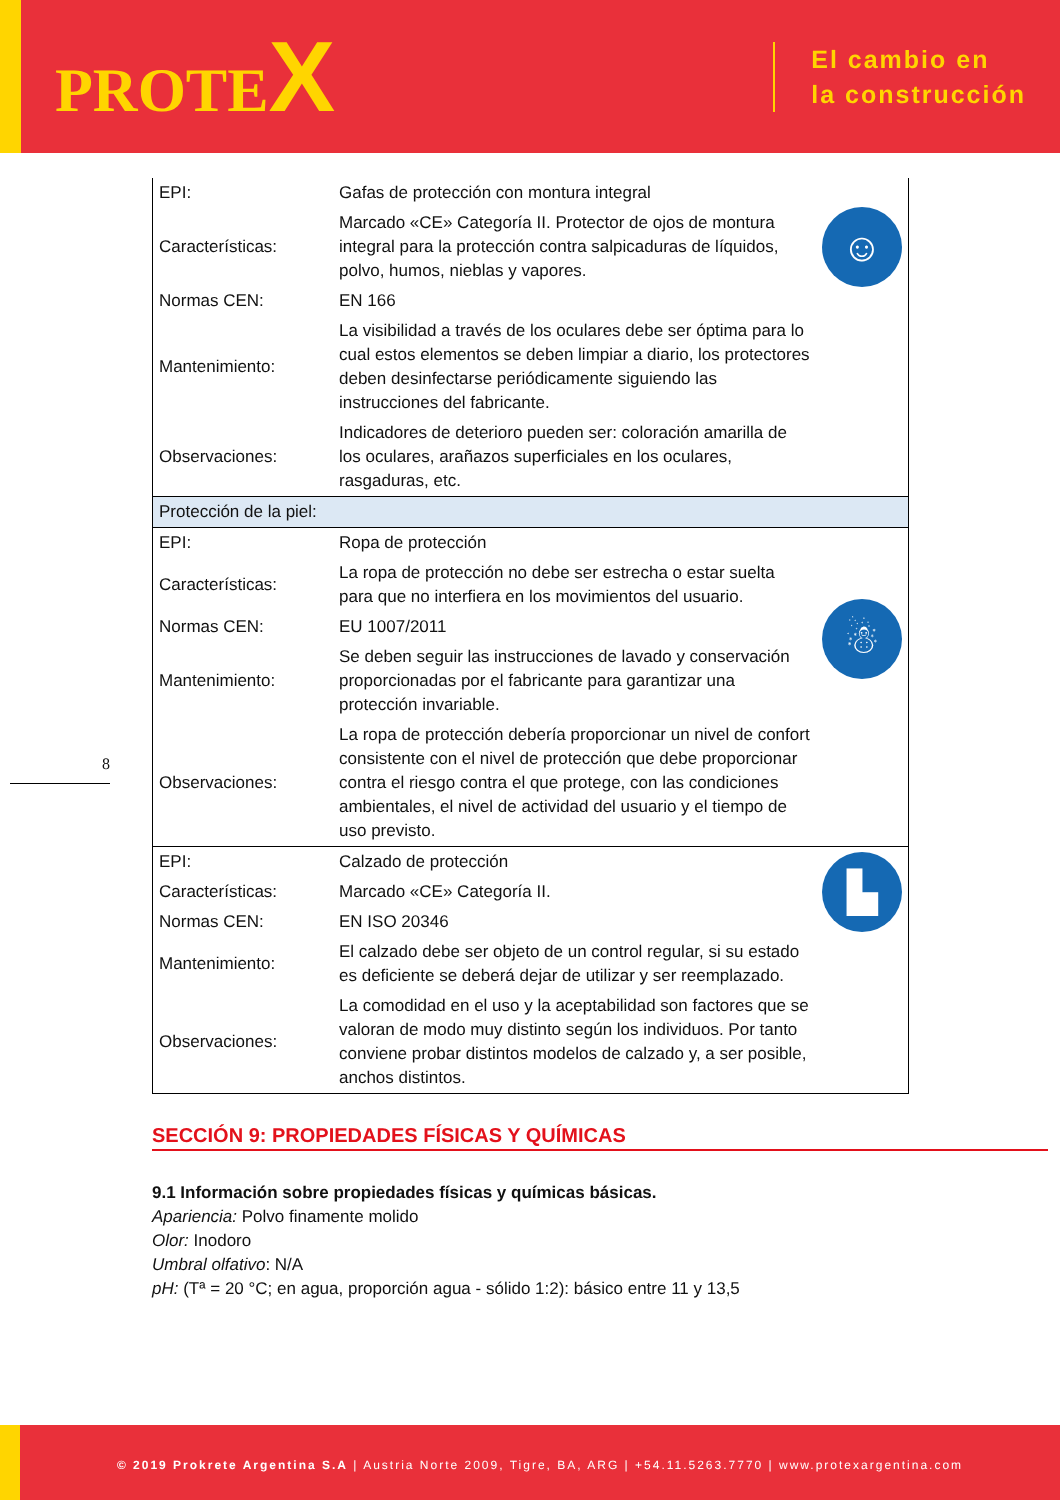PROTEX
El cambio en
la construcción
8
| EPI: | Gafas de protección con montura integral | ☺ |
| Características: | Marcado «CE» Categoría II. Protector de ojos de montura integral para la protección contra salpicaduras de líquidos, polvo, humos, nieblas y vapores. | |
| Normas CEN: | EN 166 | |
| Mantenimiento: | La visibilidad a través de los oculares debe ser óptima para lo cual estos elementos se deben limpiar a diario, los protectores deben desinfectarse periódicamente siguiendo las instrucciones del fabricante. | |
| Observaciones: | Indicadores de deterioro pueden ser: coloración amarilla de los oculares, arañazos superficiales en los oculares, rasgaduras, etc. | |
| Protección de la piel: | | |
| EPI: | Ropa de protección | |
| Características: | La ropa de protección no debe ser estrecha o estar suelta para que no interfiera en los movimientos del usuario. | ☃ |
| Normas CEN: | EU 1007/2011 | |
| Mantenimiento: | Se deben seguir las instrucciones de lavado y conservación proporcionadas por el fabricante para garantizar una protección invariable. | |
| Observaciones: | La ropa de protección debería proporcionar un nivel de confort consistente con el nivel de protección que debe proporcionar contra el riesgo contra el que protege, con las condiciones ambientales, el nivel de actividad del usuario y el tiempo de uso previsto. | |
| EPI: | Calzado de protección | ▙ |
| Características: | Marcado «CE» Categoría II. | |
| Normas CEN: | EN ISO 20346 | |
| Mantenimiento: | El calzado debe ser objeto de un control regular, si su estado es deficiente se deberá dejar de utilizar y ser reemplazado. | |
| Observaciones: | La comodidad en el uso y la aceptabilidad son factores que se valoran de modo muy distinto según los individuos. Por tanto conviene probar distintos modelos de calzado y, a ser posible, anchos distintos. | |
SECCIÓN 9: PROPIEDADES FÍSICAS Y QUÍMICAS
9.1 Información sobre propiedades físicas y químicas básicas.
Apariencia: Polvo finamente molido
Olor: Inodoro
Umbral olfativo: N/A
pH: (Tª = 20 °C; en agua, proporción agua - sólido 1:2): básico entre 11 y 13,5
© 2019 Prokrete Argentina S.A | Austria Norte 2009, Tigre, BA, ARG | +54.11.5263.7770 | www.protexargentina.com